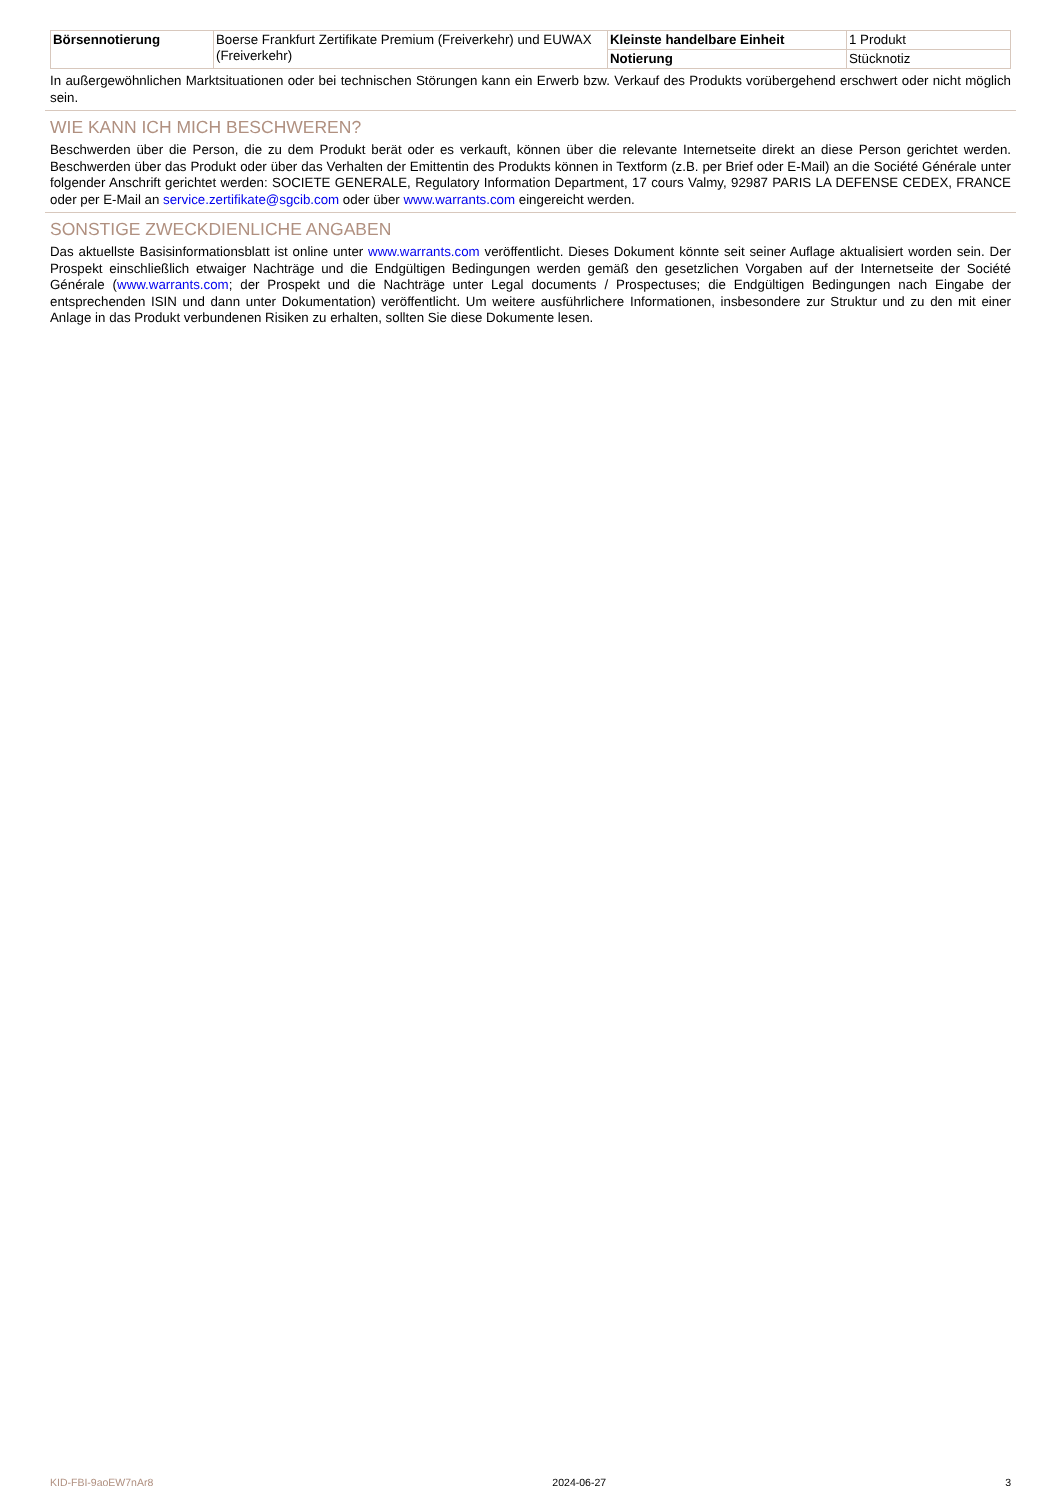| Börsennotierung | Boerse Frankfurt Zertifikate Premium (Freiverkehr) und EUWAX (Freiverkehr) | Kleinste handelbare Einheit | 1 Produkt |
| | | Notierung | Stücknotiz |
In außergewöhnlichen Marktsituationen oder bei technischen Störungen kann ein Erwerb bzw. Verkauf des Produkts vorübergehend erschwert oder nicht möglich sein.
WIE KANN ICH MICH BESCHWEREN?
Beschwerden über die Person, die zu dem Produkt berät oder es verkauft, können über die relevante Internetseite direkt an diese Person gerichtet werden. Beschwerden über das Produkt oder über das Verhalten der Emittentin des Produkts können in Textform (z.B. per Brief oder E-Mail) an die Société Générale unter folgender Anschrift gerichtet werden: SOCIETE GENERALE, Regulatory Information Department, 17 cours Valmy, 92987 PARIS LA DEFENSE CEDEX, FRANCE oder per E-Mail an service.zertifikate@sgcib.com oder über www.warrants.com eingereicht werden.
SONSTIGE ZWECKDIENLICHE ANGABEN
Das aktuellste Basisinformationsblatt ist online unter www.warrants.com veröffentlicht. Dieses Dokument könnte seit seiner Auflage aktualisiert worden sein. Der Prospekt einschließlich etwaiger Nachträge und die Endgültigen Bedingungen werden gemäß den gesetzlichen Vorgaben auf der Internetseite der Société Générale (www.warrants.com; der Prospekt und die Nachträge unter Legal documents / Prospectuses; die Endgültigen Bedingungen nach Eingabe der entsprechenden ISIN und dann unter Dokumentation) veröffentlicht. Um weitere ausführlichere Informationen, insbesondere zur Struktur und zu den mit einer Anlage in das Produkt verbundenen Risiken zu erhalten, sollten Sie diese Dokumente lesen.
KID-FBI-9aoEW7nAr8 2024-06-27 3